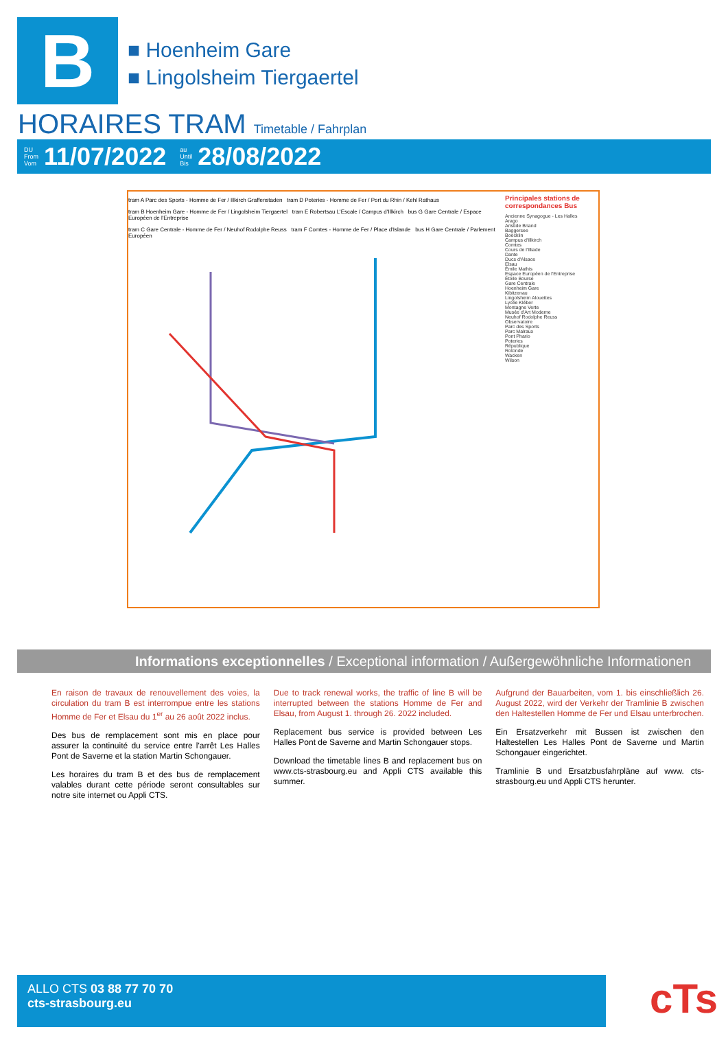B
■ Hoenheim Gare
■ Lingolsheim Tiergaertel
HORAIRES TRAM Timetable / Fahrplan
DU
From
Vom 11/07/2022 au
Until
Bis 28/08/2022
tram A Parc des Sports - Homme de Fer / Illkirch Graffenstaden tram D Poteries - Homme de Fer / Port du Rhin / Kehl Rathaus
tram B Hoenheim Gare - Homme de Fer / Lingolsheim Tiergaertel tram E Robertsau L'Escale / Campus d'Illkirch bus G Gare Centrale / Espace Européen de l'Entreprise
tram C Gare Centrale - Homme de Fer / Neuhof Rodolphe Reuss tram F Comtes - Homme de Fer / Place d'Islande bus H Gare Centrale / Parlement Européen
Principales stations de correspondances Bus
Ancienne Synagogue - Les Halles
Arago
Aristide Briand
Baggersee
Boecklin
Campus d'Illkirch
Comtes
Cours de l'Illiade
Dante
Ducs d'Alsace
Elsau
Émile Mathis
Espace Européen de l'Entreprise
Étoile Bourse
Gare Centrale
Hoenheim Gare
Kibitzenau
Lingolsheim Alouettes
Lycée Kléber
Montagne Verte
Musée d'Art Moderne
Neuhof Rodolphe Reuss
Observatoire
Parc des Sports
Parc Malraux
Pont Phario
Poteries
République
Rotonde
Wacken
Wilson
Informations exceptionnelles / Exceptional information / Außergewöhnliche Informationen
En raison de travaux de renouvellement des voies, la circulation du tram B est interrompue entre les stations Homme de Fer et Elsau du 1<sup>er</sup> au 26 août 2022 inclus.
Des bus de remplacement sont mis en place pour assurer la continuité du service entre l'arrêt Les Halles Pont de Saverne et la station Martin Schongauer.
Les horaires du tram B et des bus de remplacement valables durant cette période seront consultables sur notre site internet ou Appli CTS.
Due to track renewal works, the traffic of line B will be interrupted between the stations Homme de Fer and Elsau, from August 1. through 26. 2022 included.
Replacement bus service is provided between Les Halles Pont de Saverne and Martin Schongauer stops.
Download the timetable lines B and replacement bus on www.cts-strasbourg.eu and Appli CTS available this summer.
Aufgrund der Bauarbeiten, vom 1. bis einschließlich 26. August 2022, wird der Verkehr der Tramlinie B zwischen den Haltestellen Homme de Fer und Elsau unterbrochen.
Ein Ersatzverkehr mit Bussen ist zwischen den Haltestellen Les Halles Pont de Saverne und Martin Schongauer eingerichtet.
Tramlinie B und Ersatzbusfahrpläne auf www. cts-strasbourg.eu und Appli CTS herunter.
ALLO CTS 03 88 77 70 70
cts-strasbourg.eu
cTs